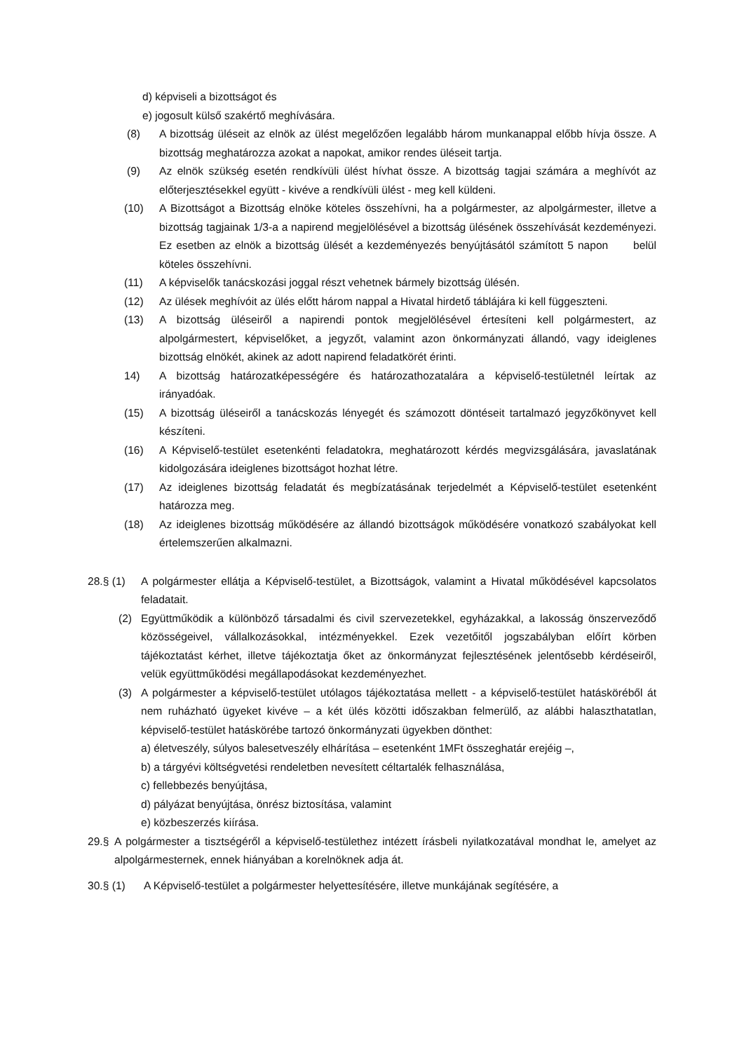d) képviseli a bizottságot és
e) jogosult külső szakértő meghívására.
(8) A bizottság üléseit az elnök az ülést megelőzően legalább három munkanappal előbb hívja össze. A bizottság meghatározza azokat a napokat, amikor rendes üléseit tartja.
(9) Az elnök szükség esetén rendkívüli ülést hívhat össze. A bizottság tagjai számára a meghívót az előterjesztésekkel együtt - kivéve a rendkívüli ülést - meg kell küldeni.
(10) A Bizottságot a Bizottság elnöke köteles összehívni, ha a polgármester, az alpolgármester, illetve a bizottság tagjainak 1/3-a a napirend megjelölésével a bizottság ülésének összehívását kezdeményezi. Ez esetben az elnök a bizottság ülését a kezdeményezés benyújtásától számított 5 napon belül köteles összehívni.
(11) A képviselők tanácskozási joggal részt vehetnek bármely bizottság ülésén.
(12) Az ülések meghívóit az ülés előtt három nappal a Hivatal hirdető táblájára ki kell függeszteni.
(13) A bizottság üléseiről a napirendi pontok megjelölésével értesíteni kell polgármestert, az alpolgármestert, képviselőket, a jegyzőt, valamint azon önkormányzati állandó, vagy ideiglenes bizottság elnökét, akinek az adott napirend feladatkörét érinti.
14) A bizottság határozatképességére és határozathozatalára a képviselő-testületnél leírtak az irányadóak.
(15) A bizottság üléseiről a tanácskozás lényegét és számozott döntéseit tartalmazó jegyzőkönyvet kell készíteni.
(16) A Képviselő-testület esetenkénti feladatokra, meghatározott kérdés megvizsgálására, javaslatának kidolgozására ideiglenes bizottságot hozhat létre.
(17) Az ideiglenes bizottság feladatát és megbízatásának terjedelmét a Képviselő-testület esetenként határozza meg.
(18) Az ideiglenes bizottság működésére az állandó bizottságok működésére vonatkozó szabályokat kell értelemszerűen alkalmazni.
28.§ (1) A polgármester ellátja a Képviselő-testület, a Bizottságok, valamint a Hivatal működésével kapcsolatos feladatait.
(2) Együttműködik a különböző társadalmi és civil szervezetekkel, egyházakkal, a lakosság önszerveződő közösségeivel, vállalkozásokkal, intézményekkel. Ezek vezetőitől jogszabályban előírt körben tájékoztatást kérhet, illetve tájékoztatja őket az önkormányzat fejlesztésének jelentősebb kérdéseiről, velük együttműködési megállapodásokat kezdeményezhet.
(3) A polgármester a képviselő-testület utólagos tájékoztatása mellett - a képviselő-testület hatásköréből át nem ruházható ügyeket kivéve – a két ülés közötti időszakban felmerülő, az alábbi halaszthatatlan, képviselő-testület hatáskörébe tartozó önkormányzati ügyekben dönthet:
a) életveszély, súlyos balesetveszély elhárítása – esetenként 1MFt összeghatár erejéig –,
b) a tárgyévi költségvetési rendeletben nevesített céltartalék felhasználása,
c) fellebbezés benyújtása,
d) pályázat benyújtása, önrész biztosítása, valamint
e) közbeszerzés kiírása.
29.§ A polgármester a tisztségéről a képviselő-testülethez intézett írásbeli nyilatkozatával mondhat le, amelyet az alpolgármesternek, ennek hiányában a korelnöknek adja át.
30.§ (1) A Képviselő-testület a polgármester helyettesítésére, illetve munkájának segítésére, a